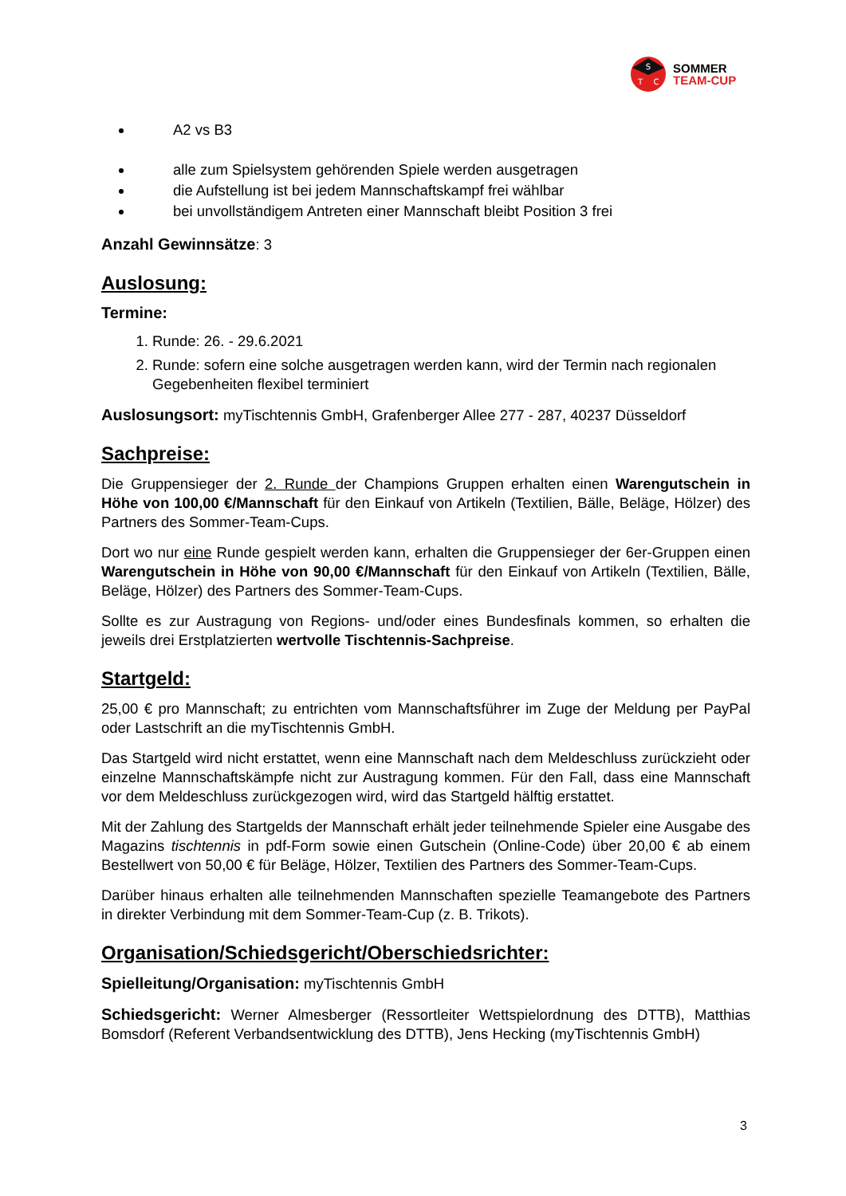S
T
C
SOMMER
TEAM-CUP
A2 vs B3
alle zum Spielsystem gehörenden Spiele werden ausgetragen
die Aufstellung ist bei jedem Mannschaftskampf frei wählbar
bei unvollständigem Antreten einer Mannschaft bleibt Position 3 frei
Anzahl Gewinnsätze: 3
Auslosung:
Termine:
1. Runde: 26. - 29.6.2021
2. Runde: sofern eine solche ausgetragen werden kann, wird der Termin nach regionalen Gegebenheiten flexibel terminiert
Auslosungsort: myTischtennis GmbH, Grafenberger Allee 277 - 287, 40237 Düsseldorf
Sachpreise:
Die Gruppensieger der 2. Runde der Champions Gruppen erhalten einen Warengutschein in Höhe von 100,00 €/Mannschaft für den Einkauf von Artikeln (Textilien, Bälle, Beläge, Hölzer) des Partners des Sommer-Team-Cups.
Dort wo nur eine Runde gespielt werden kann, erhalten die Gruppensieger der 6er-Gruppen einen Warengutschein in Höhe von 90,00 €/Mannschaft für den Einkauf von Artikeln (Textilien, Bälle, Beläge, Hölzer) des Partners des Sommer-Team-Cups.
Sollte es zur Austragung von Regions- und/oder eines Bundesfinals kommen, so erhalten die jeweils drei Erstplatzierten wertvolle Tischtennis-Sachpreise.
Startgeld:
25,00 € pro Mannschaft; zu entrichten vom Mannschaftsführer im Zuge der Meldung per PayPal oder Lastschrift an die myTischtennis GmbH.
Das Startgeld wird nicht erstattet, wenn eine Mannschaft nach dem Meldeschluss zurückzieht oder einzelne Mannschaftskämpfe nicht zur Austragung kommen. Für den Fall, dass eine Mannschaft vor dem Meldeschluss zurückgezogen wird, wird das Startgeld hälftig erstattet.
Mit der Zahlung des Startgelds der Mannschaft erhält jeder teilnehmende Spieler eine Ausgabe des Magazins tischtennis in pdf-Form sowie einen Gutschein (Online-Code) über 20,00 € ab einem Bestellwert von 50,00 € für Beläge, Hölzer, Textilien des Partners des Sommer-Team-Cups.
Darüber hinaus erhalten alle teilnehmenden Mannschaften spezielle Teamangebote des Partners in direkter Verbindung mit dem Sommer-Team-Cup (z. B. Trikots).
Organisation/Schiedsgericht/Oberschiedsrichter:
Spielleitung/Organisation: myTischtennis GmbH
Schiedsgericht: Werner Almesberger (Ressortleiter Wettspielordnung des DTTB), Matthias Bomsdorf (Referent Verbandsentwicklung des DTTB), Jens Hecking (myTischtennis GmbH)
3